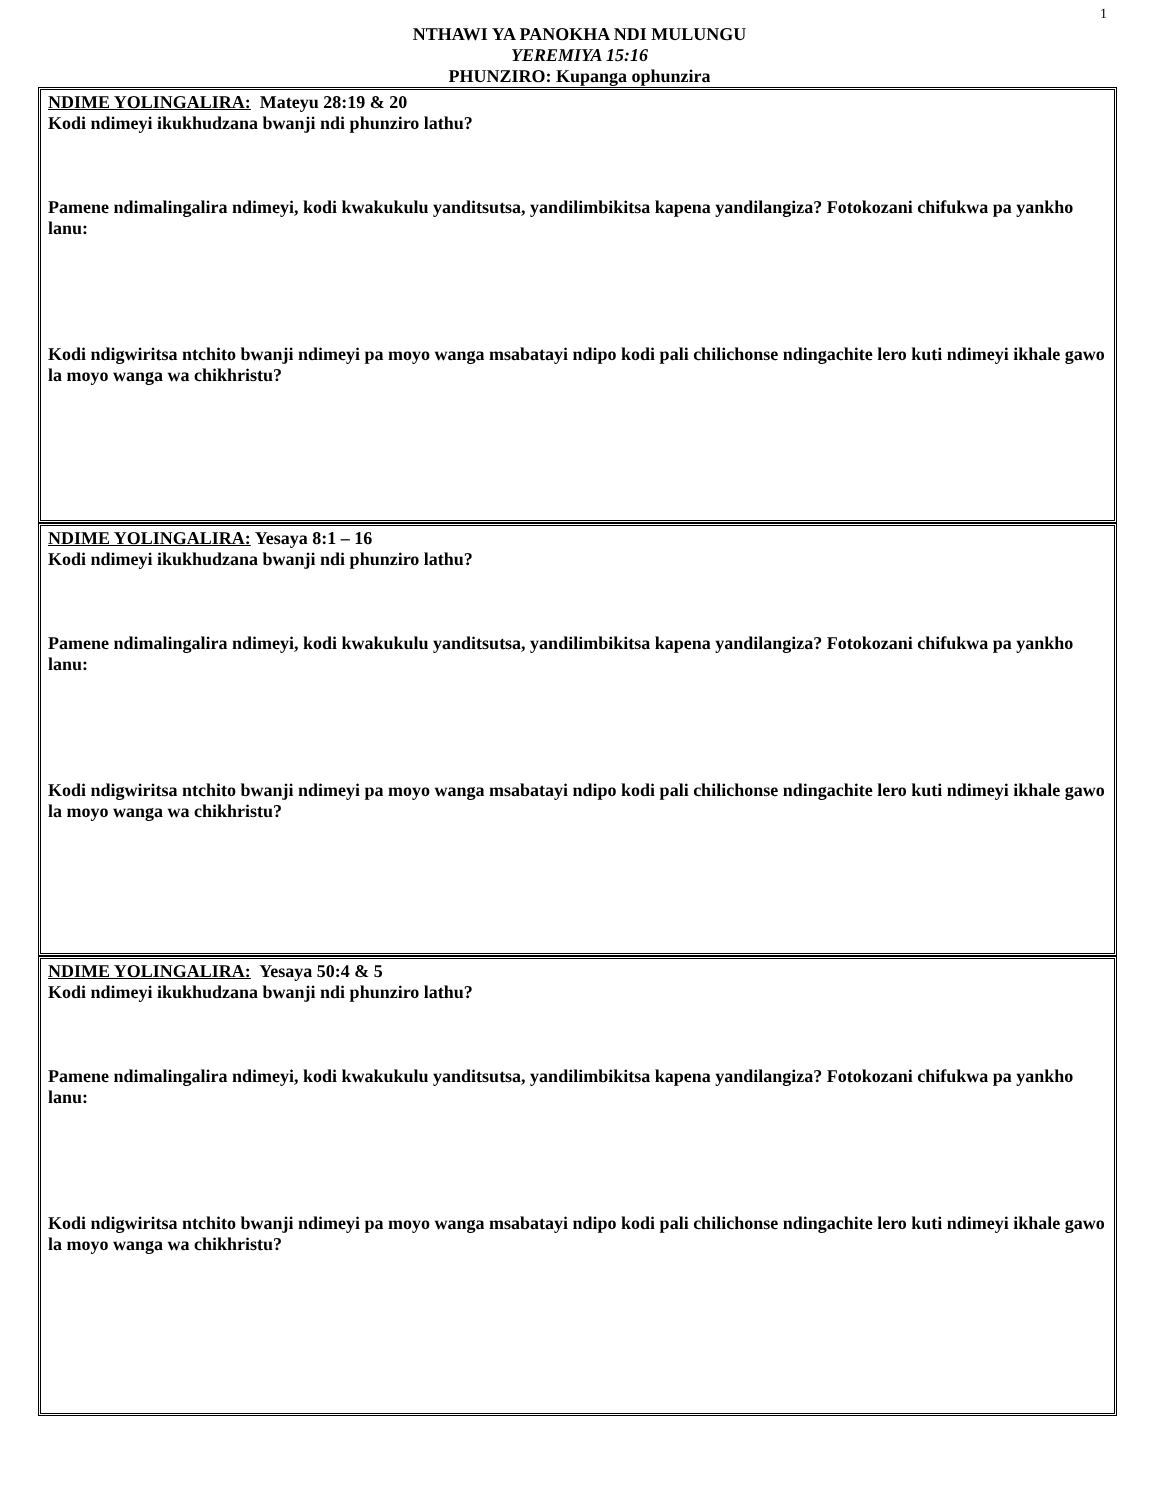1
NTHAWI YA PANOKHA NDI MULUNGU
YEREMIYA 15:16
PHUNZIRO: Kupanga ophunzira
NDIME YOLINGALIRA: Mateyu 28:19 & 20
Kodi ndimeyi ikukhudzana bwanji ndi phunziro lathu?
Pamene ndimalingalira ndimeyi, kodi kwakukulu yanditsutsa, yandilimbikitsa kapena yandilangiza? Fotokozani chifukwa pa yankho lanu:
Kodi ndigwiritsa ntchito bwanji ndimeyi pa moyo wanga msabatayi ndipo kodi pali chilichonse ndingachite lero kuti ndimeyi ikhale gawo la moyo wanga wa chikhristu?
NDIME YOLINGALIRA: Yesaya 8:1 – 16
Kodi ndimeyi ikukhudzana bwanji ndi phunziro lathu?
Pamene ndimalingalira ndimeyi, kodi kwakukulu yanditsutsa, yandilimbikitsa kapena yandilangiza? Fotokozani chifukwa pa yankho lanu:
Kodi ndigwiritsa ntchito bwanji ndimeyi pa moyo wanga msabatayi ndipo kodi pali chilichonse ndingachite lero kuti ndimeyi ikhale gawo la moyo wanga wa chikhristu?
NDIME YOLINGALIRA: Yesaya 50:4 & 5
Kodi ndimeyi ikukhudzana bwanji ndi phunziro lathu?
Pamene ndimalingalira ndimeyi, kodi kwakukulu yanditsutsa, yandilimbikitsa kapena yandilangiza? Fotokozani chifukwa pa yankho lanu:
Kodi ndigwiritsa ntchito bwanji ndimeyi pa moyo wanga msabatayi ndipo kodi pali chilichonse ndingachite lero kuti ndimeyi ikhale gawo la moyo wanga wa chikhristu?